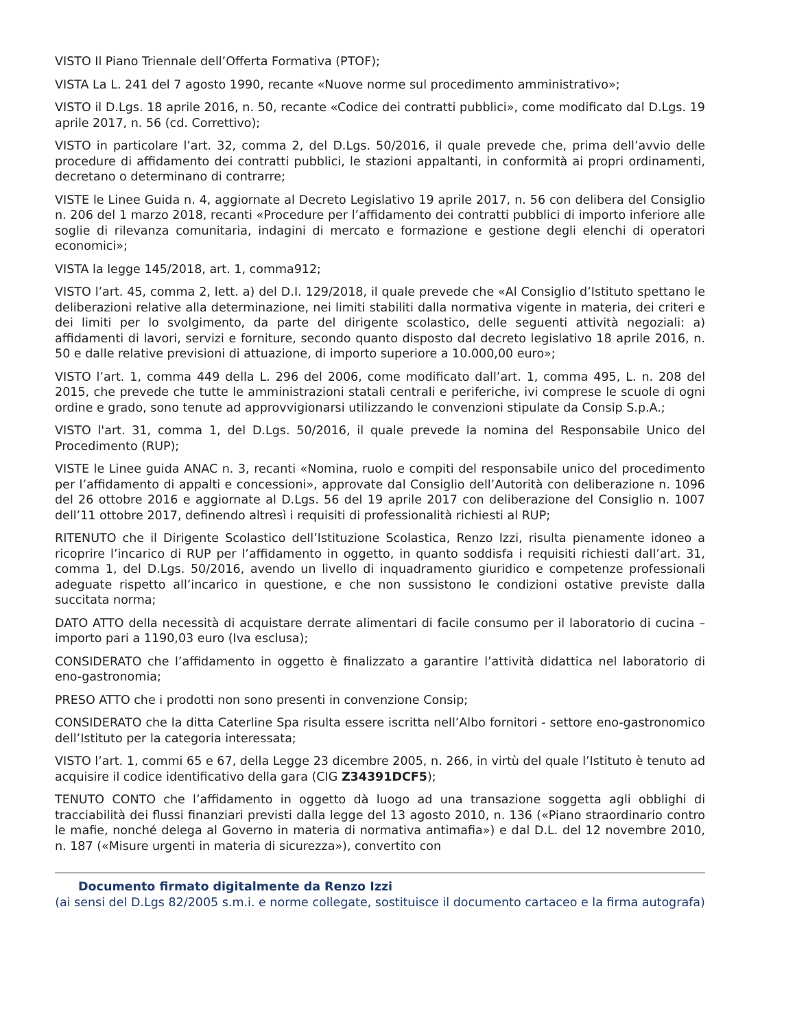VISTO Il Piano Triennale dell’Offerta Formativa (PTOF);
VISTA La L. 241 del 7 agosto 1990, recante «Nuove norme sul procedimento amministrativo»;
VISTO il D.Lgs. 18 aprile 2016, n. 50, recante «Codice dei contratti pubblici», come modificato dal D.Lgs. 19 aprile 2017, n. 56 (cd. Correttivo);
VISTO in particolare l’art. 32, comma 2, del D.Lgs. 50/2016, il quale prevede che, prima dell’avvio delle procedure di affidamento dei contratti pubblici, le stazioni appaltanti, in conformità ai propri ordinamenti, decretano o determinano di contrarre;
VISTE le Linee Guida n. 4, aggiornate al Decreto Legislativo 19 aprile 2017, n. 56 con delibera del Consiglio n. 206 del 1 marzo 2018, recanti «Procedure per l’affidamento dei contratti pubblici di importo inferiore alle soglie di rilevanza comunitaria, indagini di mercato e formazione e gestione degli elenchi di operatori economici»;
VISTA la legge 145/2018, art. 1, comma912;
VISTO l’art. 45, comma 2, lett. a) del D.I. 129/2018, il quale prevede che «Al Consiglio d’Istituto spettano le deliberazioni relative alla determinazione, nei limiti stabiliti dalla normativa vigente in materia, dei criteri e dei limiti per lo svolgimento, da parte del dirigente scolastico, delle seguenti attività negoziali: a) affidamenti di lavori, servizi e forniture, secondo quanto disposto dal decreto legislativo 18 aprile 2016, n. 50 e dalle relative previsioni di attuazione, di importo superiore a 10.000,00 euro»;
VISTO l’art. 1, comma 449 della L. 296 del 2006, come modificato dall’art. 1, comma 495, L. n. 208 del 2015, che prevede che tutte le amministrazioni statali centrali e periferiche, ivi comprese le scuole di ogni ordine e grado, sono tenute ad approvvigionarsi utilizzando le convenzioni stipulate da Consip S.p.A.;
VISTO l'art. 31, comma 1, del D.Lgs. 50/2016, il quale prevede la nomina del Responsabile Unico del Procedimento (RUP);
VISTE le Linee guida ANAC n. 3, recanti «Nomina, ruolo e compiti del responsabile unico del procedimento per l’affidamento di appalti e concessioni», approvate dal Consiglio dell’Autorità con deliberazione n. 1096 del 26 ottobre 2016 e aggiornate al D.Lgs. 56 del 19 aprile 2017 con deliberazione del Consiglio n. 1007 dell’11 ottobre 2017, definendo altresì i requisiti di professionalità richiesti al RUP;
RITENUTO che il Dirigente Scolastico dell’Istituzione Scolastica, Renzo Izzi, risulta pienamente idoneo a ricoprire l’incarico di RUP per l’affidamento in oggetto, in quanto soddisfa i requisiti richiesti dall’art. 31, comma 1, del D.Lgs. 50/2016, avendo un livello di inquadramento giuridico e competenze professionali adeguate rispetto all’incarico in questione, e che non sussistono le condizioni ostative previste dalla succitata norma;
DATO ATTO della necessità di acquistare derrate alimentari di facile consumo per il laboratorio di cucina – importo pari a 1190,03 euro (Iva esclusa);
CONSIDERATO che l’affidamento in oggetto è finalizzato a garantire l’attività didattica nel laboratorio di eno-gastronomia;
PRESO ATTO che i prodotti non sono presenti in convenzione Consip;
CONSIDERATO che la ditta Caterline Spa risulta essere iscritta nell’Albo fornitori - settore eno-gastronomico dell’Istituto per la categoria interessata;
VISTO l’art. 1, commi 65 e 67, della Legge 23 dicembre 2005, n. 266, in virtù del quale l’Istituto è tenuto ad acquisire il codice identificativo della gara (CIG Z34391DCF5);
TENUTO CONTO che l’affidamento in oggetto dà luogo ad una transazione soggetta agli obblighi di tracciabilità dei flussi finanziari previsti dalla legge del 13 agosto 2010, n. 136 («Piano straordinario contro le mafie, nonché delega al Governo in materia di normativa antimafia») e dal D.L. del 12 novembre 2010, n. 187 («Misure urgenti in materia di sicurezza»), convertito con
Documento firmato digitalmente da Renzo Izzi
(ai sensi del D.Lgs 82/2005 s.m.i. e norme collegate, sostituisce il documento cartaceo e la firma autografa)